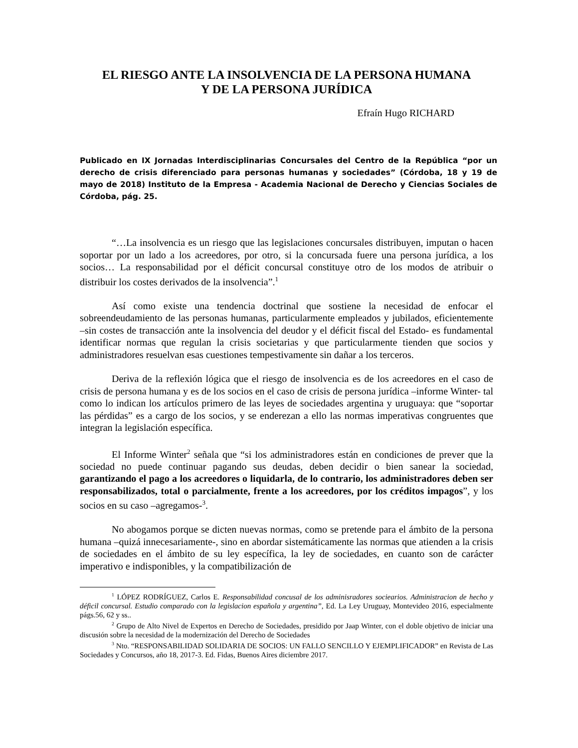EL RIESGO ANTE LA INSOLVENCIA DE LA PERSONA HUMANA
Y DE LA PERSONA JURÍDICA
Efraín Hugo RICHARD
Publicado en IX Jornadas Interdisciplinarias Concursales del Centro de la República “por un derecho de crisis diferenciado para personas humanas y sociedades” (Córdoba, 18 y 19 de mayo de 2018) Instituto de la Empresa - Academia Nacional de Derecho y Ciencias Sociales de Córdoba, pág. 25.
“…La insolvencia es un riesgo que las legislaciones concursales distribuyen, imputan o hacen soportar por un lado a los acreedores, por otro, si la concursada fuere una persona jurídica, a los socios… La responsabilidad por el déficit concursal constituye otro de los modos de atribuir o distribuir los costes derivados de la insolvencia”.<sup>1</sup>
Así como existe una tendencia doctrinal que sostiene la necesidad de enfocar el sobreendeudamiento de las personas humanas, particularmente empleados y jubilados, eficientemente –sin costes de transacción ante la insolvencia del deudor y el déficit fiscal del Estado- es fundamental identificar normas que regulan la crisis societarias y que particularmente tienden que socios y administradores resuelvan esas cuestiones tempestivamente sin dañar a los terceros.
Deriva de la reflexión lógica que el riesgo de insolvencia es de los acreedores en el caso de crisis de persona humana y es de los socios en el caso de crisis de persona jurídica –informe Winter- tal como lo indican los artículos primero de las leyes de sociedades argentina y uruguaya: que “soportar las pérdidas” es a cargo de los socios, y se enderezan a ello las normas imperativas congruentes que integran la legislación específica.
El Informe Winter<sup>2</sup> señala que “si los administradores están en condiciones de prever que la sociedad no puede continuar pagando sus deudas, deben decidir o bien sanear la sociedad, garantizando el pago a los acreedores o liquidarla, de lo contrario, los administradores deben ser responsabilizados, total o parcialmente, frente a los acreedores, por los créditos impagos”, y los socios en su caso –agregamos-<sup>3</sup>.
No abogamos porque se dicten nuevas normas, como se pretende para el ámbito de la persona humana –quizá innecesariamente-, sino en abordar sistemáticamente las normas que atienden a la crisis de sociedades en el ámbito de su ley específica, la ley de sociedades, en cuanto son de carácter imperativo e indisponibles, y la compatibilización de
<sup>1</sup> LÓPEZ RODRÍGUEZ, Carlos E. Responsabilidad concusal de los adminisradores sociearios. Administracion de hecho y déficil concursal. Estudio comparado con la legislacion española y argentina”, Ed. La Ley Uruguay, Montevideo 2016, especialmente págs.56, 62 y ss..
<sup>2</sup> Grupo de Alto Nivel de Expertos en Derecho de Sociedades, presidido por Jaap Winter, con el doble objetivo de iniciar una discusión sobre la necesidad de la modernización del Derecho de Sociedades
<sup>3</sup> Nto. “RESPONSABILIDAD SOLIDARIA DE SOCIOS: UN FALLO SENCILLO Y EJEMPLIFICADOR” en Revista de Las Sociedades y Concursos, año 18, 2017-3. Ed. Fidas, Buenos Aires diciembre 2017.